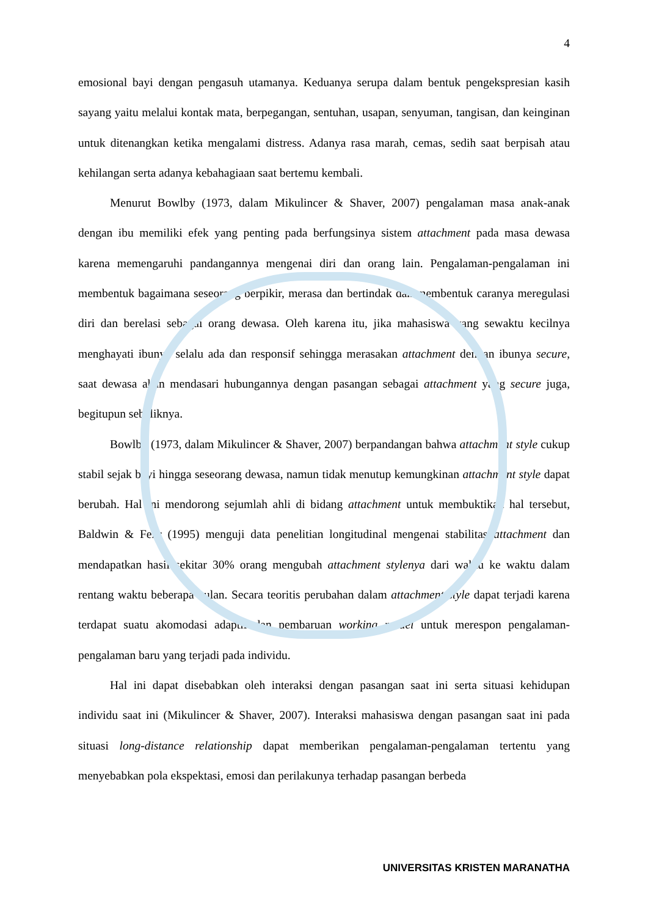4
emosional bayi dengan pengasuh utamanya. Keduanya serupa dalam bentuk pengekspresian kasih sayang yaitu melalui kontak mata, berpegangan, sentuhan, usapan, senyuman, tangisan, dan keinginan untuk ditenangkan ketika mengalami distress. Adanya rasa marah, cemas, sedih saat berpisah atau kehilangan serta adanya kebahagiaan saat bertemu kembali.
Menurut Bowlby (1973, dalam Mikulincer & Shaver, 2007) pengalaman masa anak-anak dengan ibu memiliki efek yang penting pada berfungsinya sistem attachment pada masa dewasa karena memengaruhi pandangannya mengenai diri dan orang lain. Pengalaman-pengalaman ini membentuk bagaimana seseorang berpikir, merasa dan bertindak dan membentuk caranya meregulasi diri dan berelasi sebagai orang dewasa. Oleh karena itu, jika mahasiswa yang sewaktu kecilnya menghayati ibunya selalu ada dan responsif sehingga merasakan attachment dengan ibunya secure, saat dewasa akan mendasari hubungannya dengan pasangan sebagai attachment yang secure juga, begitupun sebaliknya.
Bowlby (1973, dalam Mikulincer & Shaver, 2007) berpandangan bahwa attachment style cukup stabil sejak bayi hingga seseorang dewasa, namun tidak menutup kemungkinan attachment style dapat berubah. Hal ini mendorong sejumlah ahli di bidang attachment untuk membuktikan hal tersebut, Baldwin & Fehr (1995) menguji data penelitian longitudinal mengenai stabilitas attachment dan mendapatkan hasil sekitar 30% orang mengubah attachment stylenya dari waktu ke waktu dalam rentang waktu beberapa bulan. Secara teoritis perubahan dalam attachment style dapat terjadi karena terdapat suatu akomodasi adaptif dan pembaruan working model untuk merespon pengalaman-pengalaman baru yang terjadi pada individu.
Hal ini dapat disebabkan oleh interaksi dengan pasangan saat ini serta situasi kehidupan individu saat ini (Mikulincer & Shaver, 2007). Interaksi mahasiswa dengan pasangan saat ini pada situasi long-distance relationship dapat memberikan pengalaman-pengalaman tertentu yang menyebabkan pola ekspektasi, emosi dan perilakunya terhadap pasangan berbeda
UNIVERSITAS KRISTEN MARANATHA